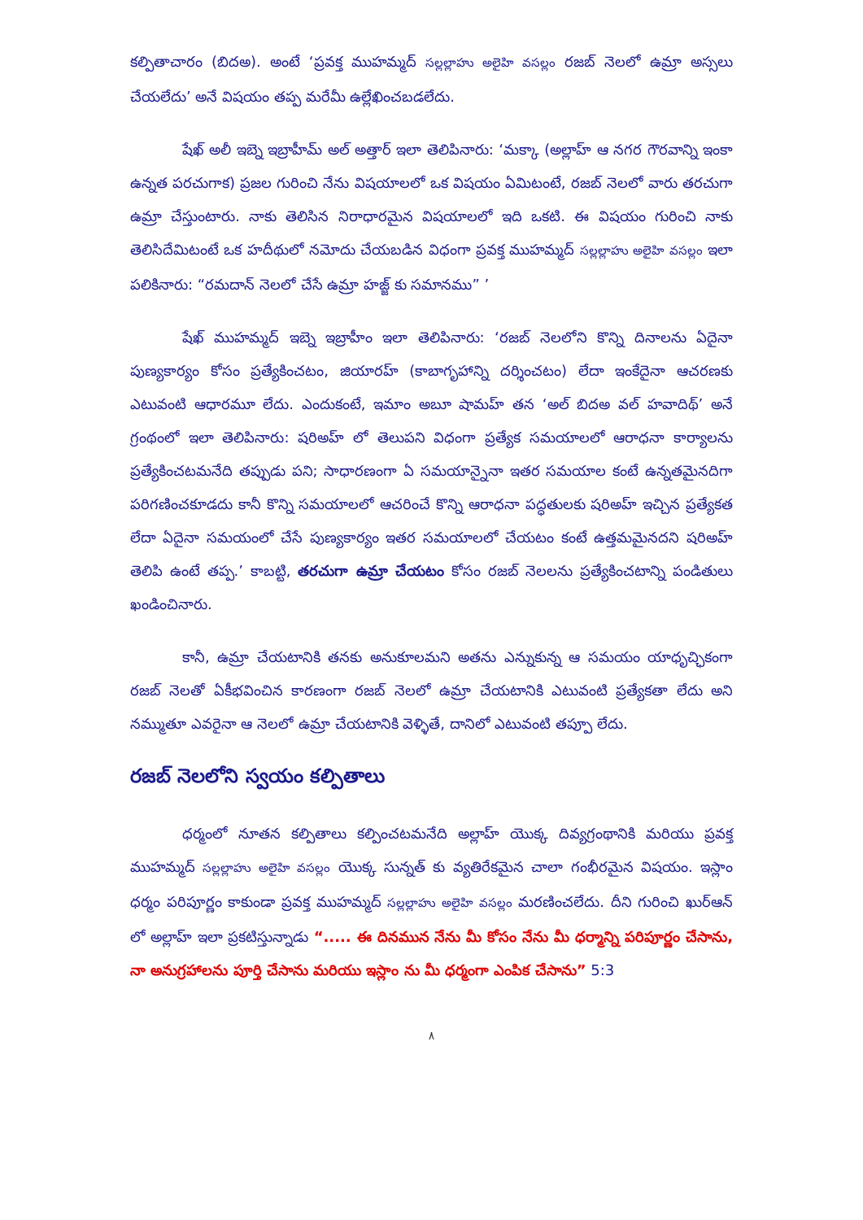కల్పితాచారం (బిదఅ). అంటే ‘ప్రవక్త ముహమ్మద్ సల్లల్లాహు అలైహి వసల్లం రజబ్ నెలలో ఉమ్రా అస్సలు చేయలేదు’ అనే విషయం తప్ప మరేమీ ఉల్లేఖించబడలేదు.
షేఖ్ అలీ ఇబ్నె ఇబ్రాహీమ్ అల్ అత్తార్ ఇలా తెలిపినారు: ‘మక్కా (అల్లాహ్ ఆ నగర గౌరవాన్ని ఇంకా ఉన్నత పరచుగాక) ప్రజల గురించి నేను విషయాలలో ఒక విషయం ఏమిటంటే, రజబ్ నెలలో వారు తరచుగా ఉమ్రా చేస్తుంటారు. నాకు తెలిసిన నిరాధారమైన విషయాలలో ఇది ఒకటి. ఈ విషయం గురించి నాకు తెలిసిదేమిటంటే ఒక హదీథులో నమోదు చేయబడిన విధంగా ప్రవక్త ముహమ్మద్ సల్లల్లాహు అలైహి వసల్లం ఇలా పలికినారు: “రమదాన్ నెలలో చేసే ఉమ్రా హజ్జ్ కు సమానము” ’
షేఖ్ ముహమ్మద్ ఇబ్నె ఇబ్రాహీం ఇలా తెలిపినారు: ‘రజబ్ నెలలోని కొన్ని దినాలను ఏదైనా పుణ్యకార్యం కోసం ప్రత్యేకించటం, జియారహ్ (కాబాగృహాన్ని దర్శించటం) లేదా ఇంకేదైనా ఆచరణకు ఎటువంటి ఆధారమూ లేదు. ఎందుకంటే, ఇమాం అబూ షామహ్ తన ‘అల్ బిదఅ వల్ హవాదిథ్’ అనే గ్రంథంలో ఇలా తెలిపినారు: షరిఅహ్ లో తెలుపని విధంగా ప్రత్యేక సమయాలలో ఆరాధనా కార్యాలను ప్రత్యేకించటమనేది తప్పుడు పని; సాధారణంగా ఏ సమయాన్నైనా ఇతర సమయాల కంటే ఉన్నతమైనదిగా పరిగణించకూడదు కానీ కొన్ని సమయాలలో ఆచరించే కొన్ని ఆరాధనా పద్ధతులకు షరిఅహ్ ఇచ్చిన ప్రత్యేకత లేదా ఏదైనా సమయంలో చేసే పుణ్యకార్యం ఇతర సమయాలలో చేయటం కంటే ఉత్తమమైనదని షరిఅహ్ తెలిపి ఉంటే తప్ప.’ కాబట్టి, తరచుగా ఉమ్రా చేయటం కోసం రజబ్ నెలలను ప్రత్యేకించటాన్ని పండితులు ఖండించినారు.
కానీ, ఉమ్రా చేయటానికి తనకు అనుకూలమని అతను ఎన్నుకున్న ఆ సమయం యాధృచ్ఛికంగా రజబ్ నెలతో ఏకీభవించిన కారణంగా రజబ్ నెలలో ఉమ్రా చేయటానికి ఎటువంటి ప్రత్యేకతా లేదు అని నమ్ముతూ ఎవరైనా ఆ నెలలో ఉమ్రా చేయటానికి వెళ్ళితే, దానిలో ఎటువంటి తప్పూ లేదు.
రజబ్ నెలలోని స్వయం కల్పితాలు
ధర్మంలో నూతన కల్పితాలు కల్పించటమనేది అల్లాహ్ యొక్క దివ్యగ్రంథానికి మరియు ప్రవక్త ముహమ్మద్ సల్లల్లాహు అలైహి వసల్లం యొక్క సున్నత్ కు వ్యతిరేకమైన చాలా గంభీరమైన విషయం. ఇస్లాం ధర్మం పరిపూర్ణం కాకుండా ప్రవక్త ముహమ్మద్ సల్లల్లాహు అలైహి వసల్లం మరణించలేదు. దీని గురించి ఖుర్ఆన్ లో అల్లాహ్ ఇలా ప్రకటిస్తున్నాడు “..... ఈ దినమున నేను మీ కోసం నేను మీ ధర్మాన్ని పరిపూర్ణం చేసాను, నా అనుగ్రహాలను పూర్తి చేసాను మరియు ఇస్లాం ను మీ ధర్మంగా ఎంపిక చేసాను” 5:3
٨